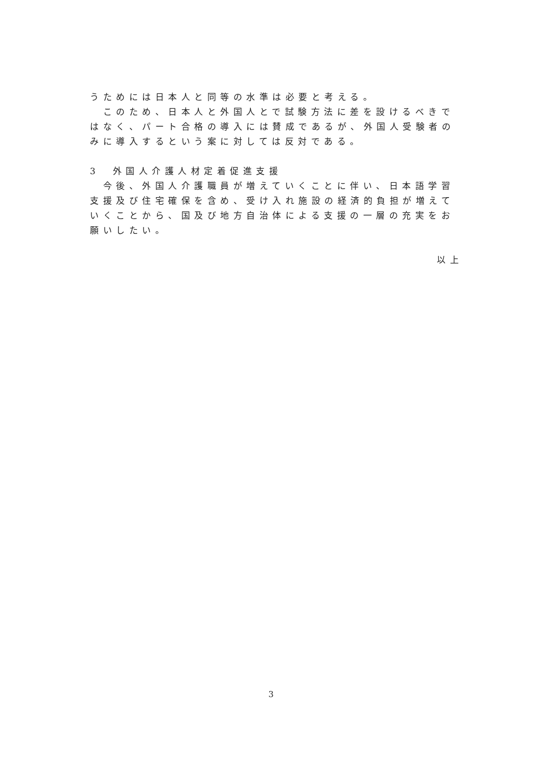うためには日本人と同等の水準は必要と考える。
　このため、日本人と外国人とで試験方法に差を設けるべきではなく、パート合格の導入には賛成であるが、外国人受験者のみに導入するという案に対しては反対である。
3　外国人介護人材定着促進支援
　今後、外国人介護職員が増えていくことに伴い、日本語学習支援及び住宅確保を含め、受け入れ施設の経済的負担が増えていくことから、国及び地方自治体による支援の一層の充実をお願いしたい。
以上
3